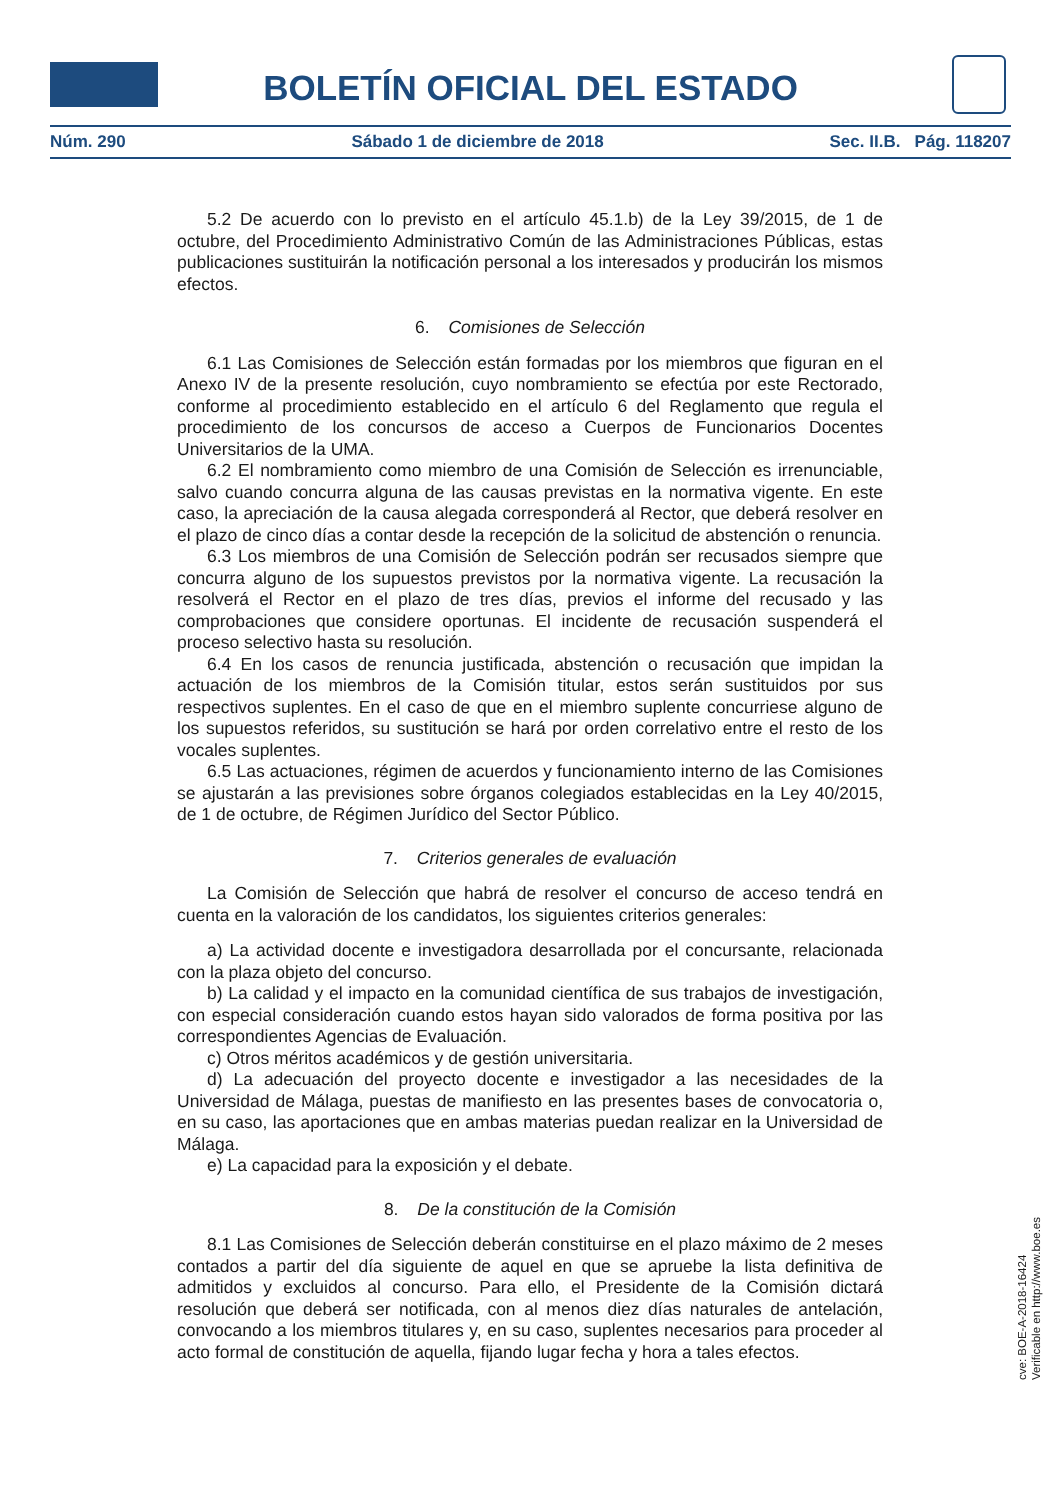BOLETÍN OFICIAL DEL ESTADO
Núm. 290 Sábado 1 de diciembre de 2018 Sec. II.B. Pág. 118207
5.2 De acuerdo con lo previsto en el artículo 45.1.b) de la Ley 39/2015, de 1 de octubre, del Procedimiento Administrativo Común de las Administraciones Públicas, estas publicaciones sustituirán la notificación personal a los interesados y producirán los mismos efectos.
6. Comisiones de Selección
6.1 Las Comisiones de Selección están formadas por los miembros que figuran en el Anexo IV de la presente resolución, cuyo nombramiento se efectúa por este Rectorado, conforme al procedimiento establecido en el artículo 6 del Reglamento que regula el procedimiento de los concursos de acceso a Cuerpos de Funcionarios Docentes Universitarios de la UMA.
6.2 El nombramiento como miembro de una Comisión de Selección es irrenunciable, salvo cuando concurra alguna de las causas previstas en la normativa vigente. En este caso, la apreciación de la causa alegada corresponderá al Rector, que deberá resolver en el plazo de cinco días a contar desde la recepción de la solicitud de abstención o renuncia.
6.3 Los miembros de una Comisión de Selección podrán ser recusados siempre que concurra alguno de los supuestos previstos por la normativa vigente. La recusación la resolverá el Rector en el plazo de tres días, previos el informe del recusado y las comprobaciones que considere oportunas. El incidente de recusación suspenderá el proceso selectivo hasta su resolución.
6.4 En los casos de renuncia justificada, abstención o recusación que impidan la actuación de los miembros de la Comisión titular, estos serán sustituidos por sus respectivos suplentes. En el caso de que en el miembro suplente concurriese alguno de los supuestos referidos, su sustitución se hará por orden correlativo entre el resto de los vocales suplentes.
6.5 Las actuaciones, régimen de acuerdos y funcionamiento interno de las Comisiones se ajustarán a las previsiones sobre órganos colegiados establecidas en la Ley 40/2015, de 1 de octubre, de Régimen Jurídico del Sector Público.
7. Criterios generales de evaluación
La Comisión de Selección que habrá de resolver el concurso de acceso tendrá en cuenta en la valoración de los candidatos, los siguientes criterios generales:
a) La actividad docente e investigadora desarrollada por el concursante, relacionada con la plaza objeto del concurso.
b) La calidad y el impacto en la comunidad científica de sus trabajos de investigación, con especial consideración cuando estos hayan sido valorados de forma positiva por las correspondientes Agencias de Evaluación.
c) Otros méritos académicos y de gestión universitaria.
d) La adecuación del proyecto docente e investigador a las necesidades de la Universidad de Málaga, puestas de manifiesto en las presentes bases de convocatoria o, en su caso, las aportaciones que en ambas materias puedan realizar en la Universidad de Málaga.
e) La capacidad para la exposición y el debate.
8. De la constitución de la Comisión
8.1 Las Comisiones de Selección deberán constituirse en el plazo máximo de 2 meses contados a partir del día siguiente de aquel en que se apruebe la lista definitiva de admitidos y excluidos al concurso. Para ello, el Presidente de la Comisión dictará resolución que deberá ser notificada, con al menos diez días naturales de antelación, convocando a los miembros titulares y, en su caso, suplentes necesarios para proceder al acto formal de constitución de aquella, fijando lugar fecha y hora a tales efectos.
cve: BOE-A-2018-16424
Verificable en http://www.boe.es